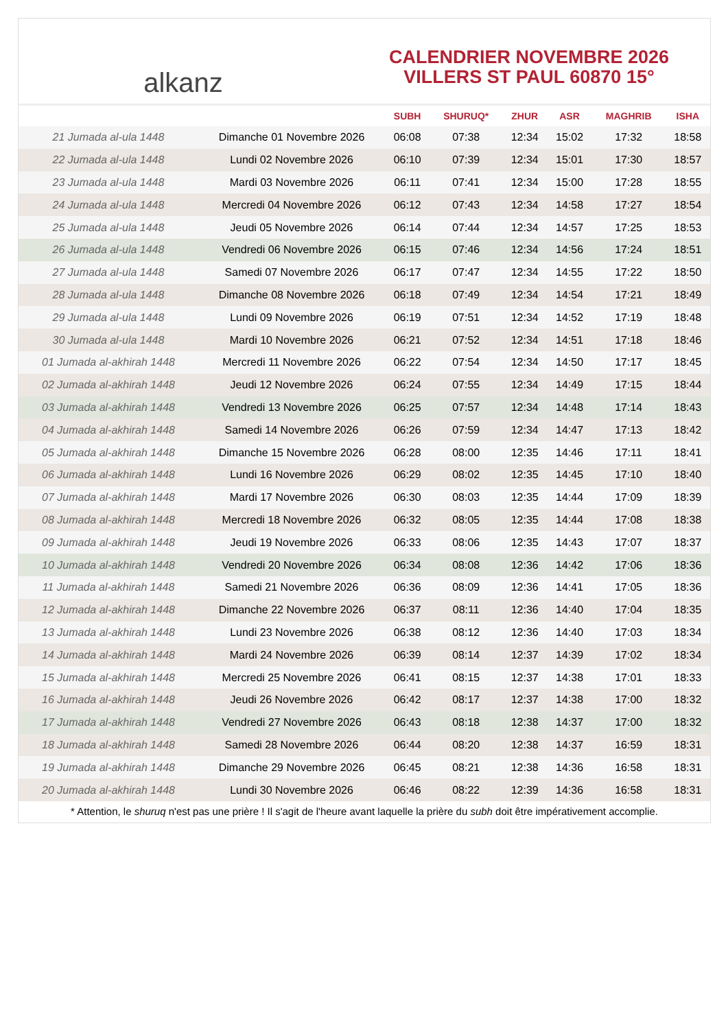alkanz
CALENDRIER NOVEMBRE 2026
VILLERS ST PAUL 60870 15°
| | | SUBH | SHURUQ* | ZHUR | ASR | MAGHRIB | ISHA |
| --- | --- | --- | --- | --- | --- | --- | --- |
| 21 Jumada al-ula 1448 | Dimanche 01 Novembre 2026 | 06:08 | 07:38 | 12:34 | 15:02 | 17:32 | 18:58 |
| 22 Jumada al-ula 1448 | Lundi 02 Novembre 2026 | 06:10 | 07:39 | 12:34 | 15:01 | 17:30 | 18:57 |
| 23 Jumada al-ula 1448 | Mardi 03 Novembre 2026 | 06:11 | 07:41 | 12:34 | 15:00 | 17:28 | 18:55 |
| 24 Jumada al-ula 1448 | Mercredi 04 Novembre 2026 | 06:12 | 07:43 | 12:34 | 14:58 | 17:27 | 18:54 |
| 25 Jumada al-ula 1448 | Jeudi 05 Novembre 2026 | 06:14 | 07:44 | 12:34 | 14:57 | 17:25 | 18:53 |
| 26 Jumada al-ula 1448 | Vendredi 06 Novembre 2026 | 06:15 | 07:46 | 12:34 | 14:56 | 17:24 | 18:51 |
| 27 Jumada al-ula 1448 | Samedi 07 Novembre 2026 | 06:17 | 07:47 | 12:34 | 14:55 | 17:22 | 18:50 |
| 28 Jumada al-ula 1448 | Dimanche 08 Novembre 2026 | 06:18 | 07:49 | 12:34 | 14:54 | 17:21 | 18:49 |
| 29 Jumada al-ula 1448 | Lundi 09 Novembre 2026 | 06:19 | 07:51 | 12:34 | 14:52 | 17:19 | 18:48 |
| 30 Jumada al-ula 1448 | Mardi 10 Novembre 2026 | 06:21 | 07:52 | 12:34 | 14:51 | 17:18 | 18:46 |
| 01 Jumada al-akhirah 1448 | Mercredi 11 Novembre 2026 | 06:22 | 07:54 | 12:34 | 14:50 | 17:17 | 18:45 |
| 02 Jumada al-akhirah 1448 | Jeudi 12 Novembre 2026 | 06:24 | 07:55 | 12:34 | 14:49 | 17:15 | 18:44 |
| 03 Jumada al-akhirah 1448 | Vendredi 13 Novembre 2026 | 06:25 | 07:57 | 12:34 | 14:48 | 17:14 | 18:43 |
| 04 Jumada al-akhirah 1448 | Samedi 14 Novembre 2026 | 06:26 | 07:59 | 12:34 | 14:47 | 17:13 | 18:42 |
| 05 Jumada al-akhirah 1448 | Dimanche 15 Novembre 2026 | 06:28 | 08:00 | 12:35 | 14:46 | 17:11 | 18:41 |
| 06 Jumada al-akhirah 1448 | Lundi 16 Novembre 2026 | 06:29 | 08:02 | 12:35 | 14:45 | 17:10 | 18:40 |
| 07 Jumada al-akhirah 1448 | Mardi 17 Novembre 2026 | 06:30 | 08:03 | 12:35 | 14:44 | 17:09 | 18:39 |
| 08 Jumada al-akhirah 1448 | Mercredi 18 Novembre 2026 | 06:32 | 08:05 | 12:35 | 14:44 | 17:08 | 18:38 |
| 09 Jumada al-akhirah 1448 | Jeudi 19 Novembre 2026 | 06:33 | 08:06 | 12:35 | 14:43 | 17:07 | 18:37 |
| 10 Jumada al-akhirah 1448 | Vendredi 20 Novembre 2026 | 06:34 | 08:08 | 12:36 | 14:42 | 17:06 | 18:36 |
| 11 Jumada al-akhirah 1448 | Samedi 21 Novembre 2026 | 06:36 | 08:09 | 12:36 | 14:41 | 17:05 | 18:36 |
| 12 Jumada al-akhirah 1448 | Dimanche 22 Novembre 2026 | 06:37 | 08:11 | 12:36 | 14:40 | 17:04 | 18:35 |
| 13 Jumada al-akhirah 1448 | Lundi 23 Novembre 2026 | 06:38 | 08:12 | 12:36 | 14:40 | 17:03 | 18:34 |
| 14 Jumada al-akhirah 1448 | Mardi 24 Novembre 2026 | 06:39 | 08:14 | 12:37 | 14:39 | 17:02 | 18:34 |
| 15 Jumada al-akhirah 1448 | Mercredi 25 Novembre 2026 | 06:41 | 08:15 | 12:37 | 14:38 | 17:01 | 18:33 |
| 16 Jumada al-akhirah 1448 | Jeudi 26 Novembre 2026 | 06:42 | 08:17 | 12:37 | 14:38 | 17:00 | 18:32 |
| 17 Jumada al-akhirah 1448 | Vendredi 27 Novembre 2026 | 06:43 | 08:18 | 12:38 | 14:37 | 17:00 | 18:32 |
| 18 Jumada al-akhirah 1448 | Samedi 28 Novembre 2026 | 06:44 | 08:20 | 12:38 | 14:37 | 16:59 | 18:31 |
| 19 Jumada al-akhirah 1448 | Dimanche 29 Novembre 2026 | 06:45 | 08:21 | 12:38 | 14:36 | 16:58 | 18:31 |
| 20 Jumada al-akhirah 1448 | Lundi 30 Novembre 2026 | 06:46 | 08:22 | 12:39 | 14:36 | 16:58 | 18:31 |
* Attention, le shuruq n'est pas une prière ! Il s'agit de l'heure avant laquelle la prière du subh doit être impérativement accomplie.